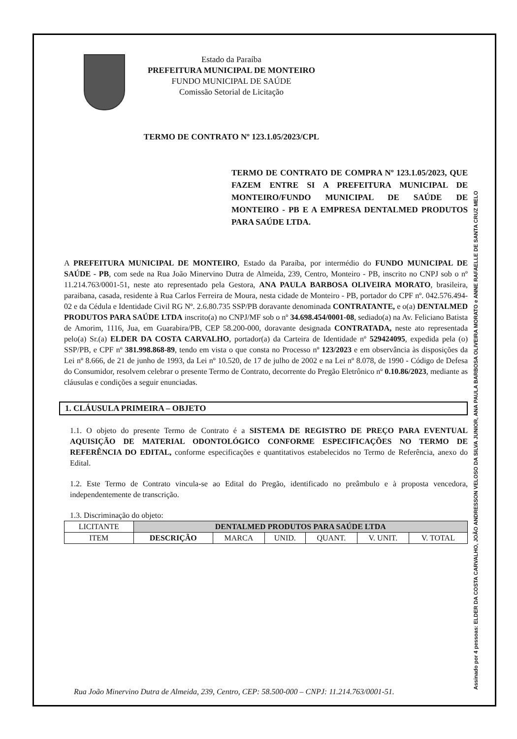Estado da Paraíba
PREFEITURA MUNICIPAL DE MONTEIRO
FUNDO MUNICIPAL DE SAÚDE
Comissão Setorial de Licitação
TERMO DE CONTRATO Nº 123.1.05/2023/CPL
TERMO DE CONTRATO DE COMPRA Nº 123.1.05/2023, QUE FAZEM ENTRE SI A PREFEITURA MUNICIPAL DE MONTEIRO/FUNDO MUNICIPAL DE SAÚDE DE MONTEIRO - PB E A EMPRESA DENTALMED PRODUTOS PARA SAÚDE LTDA.
A PREFEITURA MUNICIPAL DE MONTEIRO, Estado da Paraíba, por intermédio do FUNDO MUNICIPAL DE SAÚDE - PB, com sede na Rua João Minervino Dutra de Almeida, 239, Centro, Monteiro - PB, inscrito no CNPJ sob o nº 11.214.763/0001-51, neste ato representado pela Gestora, ANA PAULA BARBOSA OLIVEIRA MORATO, brasileira, paraibana, casada, residente à Rua Carlos Ferreira de Moura, nesta cidade de Monteiro - PB, portador do CPF nº. 042.576.494-02 e da Cédula e Identidade Civil RG Nº. 2.6.80.735 SSP/PB doravante denominada CONTRATANTE, e o(a) DENTALMED PRODUTOS PARA SAÚDE LTDA inscrito(a) no CNPJ/MF sob o nº 34.698.454/0001-08, sediado(a) na Av. Feliciano Batista de Amorim, 1116, Jua, em Guarabira/PB, CEP 58.200-000, doravante designada CONTRATADA, neste ato representada pelo(a) Sr.(a) ELDER DA COSTA CARVALHO, portador(a) da Carteira de Identidade nº 529424095, expedida pela (o) SSP/PB, e CPF nº 381.998.868-89, tendo em vista o que consta no Processo nº 123/2023 e em observância às disposições da Lei nº 8.666, de 21 de junho de 1993, da Lei nº 10.520, de 17 de julho de 2002 e na Lei nº 8.078, de 1990 - Código de Defesa do Consumidor, resolvem celebrar o presente Termo de Contrato, decorrente do Pregão Eletrônico nº 0.10.86/2023, mediante as cláusulas e condições a seguir enunciadas.
1. CLÁUSULA PRIMEIRA – OBJETO
1.1. O objeto do presente Termo de Contrato é a SISTEMA DE REGISTRO DE PREÇO PARA EVENTUAL AQUISIÇÃO DE MATERIAL ODONTOLÓGICO CONFORME ESPECIFICAÇÕES NO TERMO DE REFERÊNCIA DO EDITAL, conforme especificações e quantitativos estabelecidos no Termo de Referência, anexo do Edital.
1.2. Este Termo de Contrato vincula-se ao Edital do Pregão, identificado no preâmbulo e à proposta vencedora, independentemente de transcrição.
1.3. Discriminação do objeto:
| LICITANTE | DENTALMED PRODUTOS PARA SAÚDE LTDA | | | | | |
| ITEM | DESCRIÇÃO | MARCA | UNID. | QUANT. | V. UNIT. | V. TOTAL |
Rua João Minervino Dutra de Almeida, 239, Centro, CEP: 58.500-000 – CNPJ: 11.214.763/0001-51.
Assinado por 4 pessoas: ELDER DA COSTA CARVALHO, JOÃO ANDRESSON VELOSO DA SILVA JUNIOR, ANA PAULA BARBOSA OLIVEIRA MORATO e ANNE RAFAELLE DE SANTA CRUZ MELO